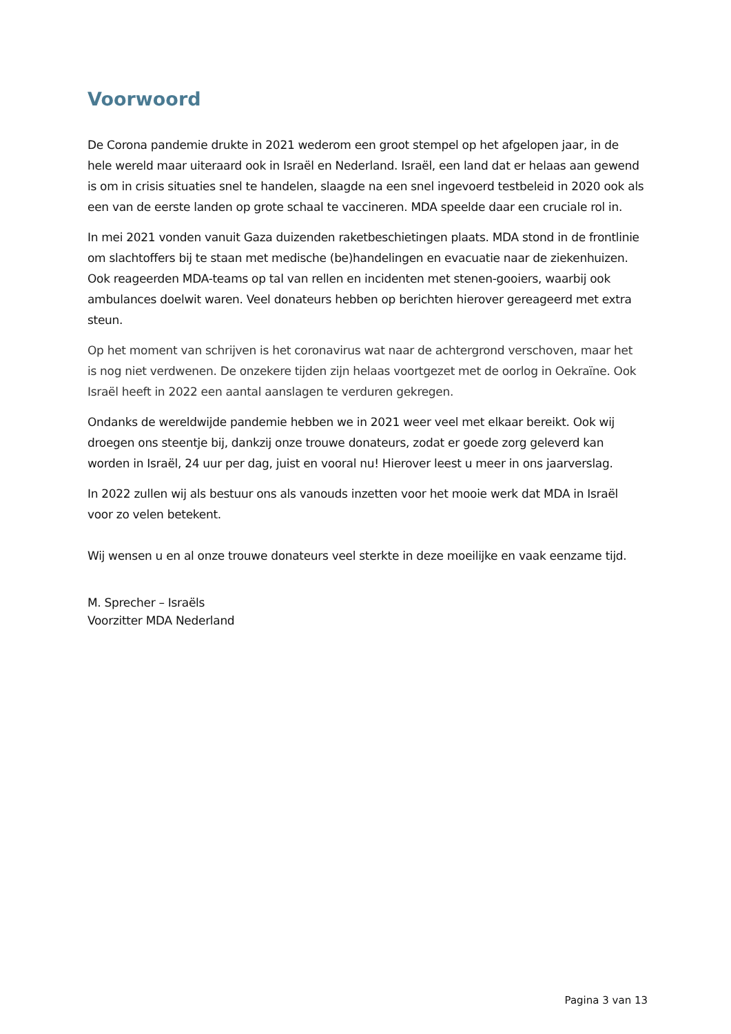Voorwoord
De Corona pandemie drukte in 2021 wederom een groot stempel op het afgelopen jaar, in de hele wereld maar uiteraard ook in Israël en Nederland. Israël, een land dat er helaas aan gewend is om in crisis situaties snel te handelen, slaagde na een snel ingevoerd testbeleid in 2020 ook als een van de eerste landen op grote schaal te vaccineren. MDA speelde daar een cruciale rol in.
In mei 2021 vonden vanuit Gaza duizenden raketbeschietingen plaats. MDA stond in de frontlinie om slachtoffers bij te staan met medische (be)handelingen en evacuatie naar de ziekenhuizen. Ook reageerden MDA-teams op tal van rellen en incidenten met stenen-gooiers, waarbij ook ambulances doelwit waren. Veel donateurs hebben op berichten hierover gereageerd met extra steun.
Op het moment van schrijven is het coronavirus wat naar de achtergrond verschoven, maar het is nog niet verdwenen. De onzekere tijden zijn helaas voortgezet met de oorlog in Oekraïne. Ook Israël heeft in 2022 een aantal aanslagen te verduren gekregen.
Ondanks de wereldwijde pandemie hebben we in 2021 weer veel met elkaar bereikt. Ook wij droegen ons steentje bij, dankzij onze trouwe donateurs, zodat er goede zorg geleverd kan worden in Israël, 24 uur per dag, juist en vooral nu! Hierover leest u meer in ons jaarverslag.
In 2022 zullen wij als bestuur ons als vanouds inzetten voor het mooie werk dat MDA in Israël voor zo velen betekent.
Wij wensen u en al onze trouwe donateurs veel sterkte in deze moeilijke en vaak eenzame tijd.
M. Sprecher – Israëls
Voorzitter MDA Nederland
Pagina 3 van 13